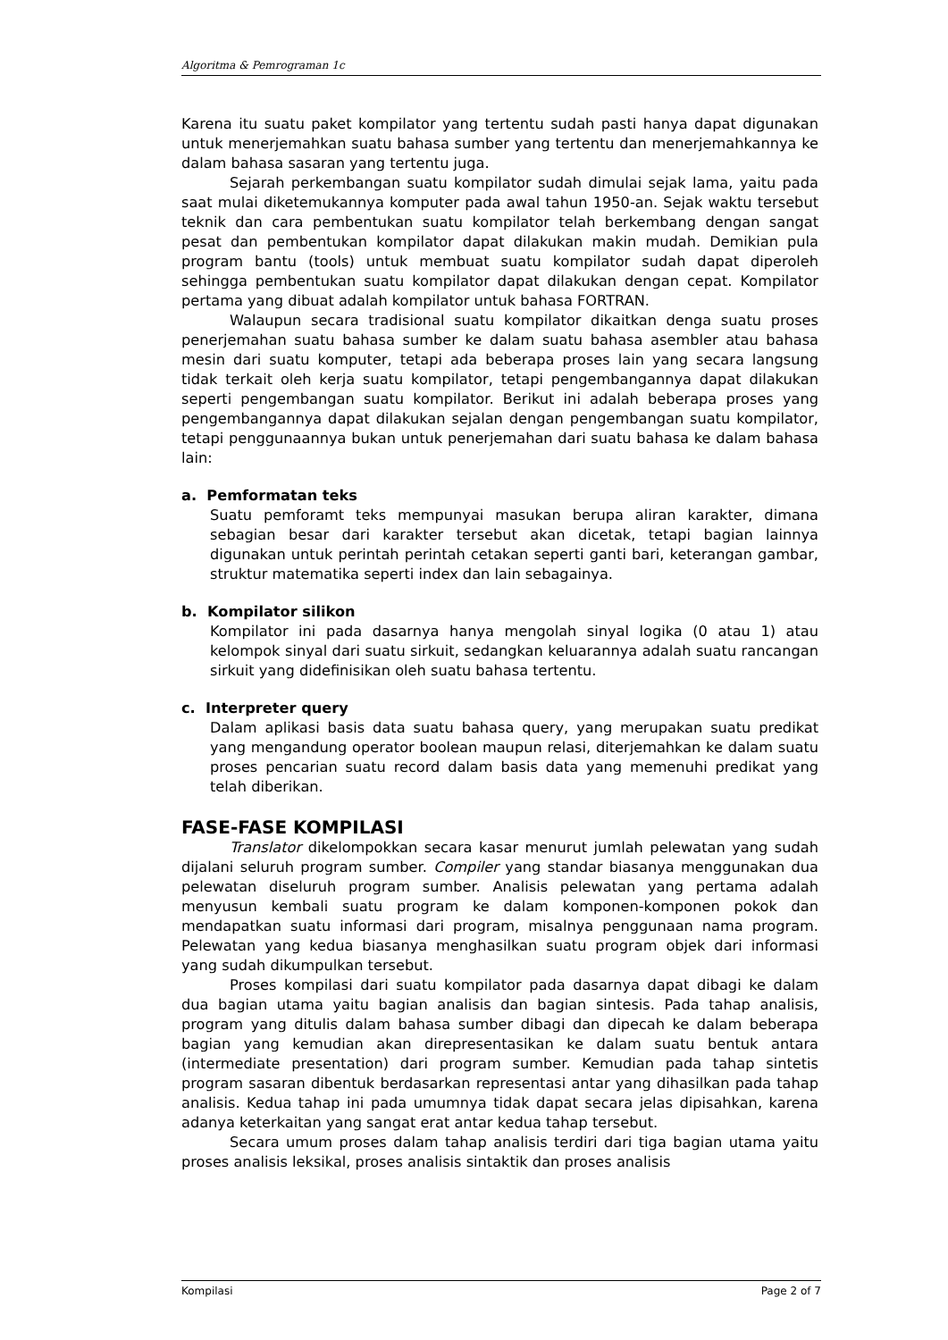Algoritma & Pemrograman 1c
Karena itu suatu paket kompilator yang tertentu sudah pasti hanya dapat digunakan untuk menerjemahkan suatu bahasa sumber yang tertentu dan menerjemahkannya ke dalam bahasa sasaran yang tertentu juga.
Sejarah perkembangan suatu kompilator sudah dimulai sejak lama, yaitu pada saat mulai diketemukannya komputer pada awal tahun 1950-an. Sejak waktu tersebut teknik dan cara pembentukan suatu kompilator telah berkembang dengan sangat pesat dan pembentukan kompilator dapat dilakukan makin mudah. Demikian pula program bantu (tools) untuk membuat suatu kompilator sudah dapat diperoleh sehingga pembentukan suatu kompilator dapat dilakukan dengan cepat. Kompilator pertama yang dibuat adalah kompilator untuk bahasa FORTRAN.
Walaupun secara tradisional suatu kompilator dikaitkan denga suatu proses penerjemahan suatu bahasa sumber ke dalam suatu bahasa asembler atau bahasa mesin dari suatu komputer, tetapi ada beberapa proses lain yang secara langsung tidak terkait oleh kerja suatu kompilator, tetapi pengembangannya dapat dilakukan seperti pengembangan suatu kompilator. Berikut ini adalah beberapa proses yang pengembangannya dapat dilakukan sejalan dengan pengembangan suatu kompilator, tetapi penggunaannya bukan untuk penerjemahan dari suatu bahasa ke dalam bahasa lain:
a. Pemformatan teks
Suatu pemforamt teks mempunyai masukan berupa aliran karakter, dimana sebagian besar dari karakter tersebut akan dicetak, tetapi bagian lainnya digunakan untuk perintah perintah cetakan seperti ganti bari, keterangan gambar, struktur matematika seperti index dan lain sebagainya.
b. Kompilator silikon
Kompilator ini pada dasarnya hanya mengolah sinyal logika (0 atau 1) atau kelompok sinyal dari suatu sirkuit, sedangkan keluarannya adalah suatu rancangan sirkuit yang didefinisikan oleh suatu bahasa tertentu.
c. Interpreter query
Dalam aplikasi basis data suatu bahasa query, yang merupakan suatu predikat yang mengandung operator boolean maupun relasi, diterjemahkan ke dalam suatu proses pencarian suatu record dalam basis data yang memenuhi predikat yang telah diberikan.
FASE-FASE KOMPILASI
Translator dikelompokkan secara kasar menurut jumlah pelewatan yang sudah dijalani seluruh program sumber. Compiler yang standar biasanya menggunakan dua pelewatan diseluruh program sumber. Analisis pelewatan yang pertama adalah menyusun kembali suatu program ke dalam komponen-komponen pokok dan mendapatkan suatu informasi dari program, misalnya penggunaan nama program. Pelewatan yang kedua biasanya menghasilkan suatu program objek dari informasi yang sudah dikumpulkan tersebut.
Proses kompilasi dari suatu kompilator pada dasarnya dapat dibagi ke dalam dua bagian utama yaitu bagian analisis dan bagian sintesis. Pada tahap analisis, program yang ditulis dalam bahasa sumber dibagi dan dipecah ke dalam beberapa bagian yang kemudian akan direpresentasikan ke dalam suatu bentuk antara (intermediate presentation) dari program sumber. Kemudian pada tahap sintetis program sasaran dibentuk berdasarkan representasi antar yang dihasilkan pada tahap analisis. Kedua tahap ini pada umumnya tidak dapat secara jelas dipisahkan, karena adanya keterkaitan yang sangat erat antar kedua tahap tersebut.
Secara umum proses dalam tahap analisis terdiri dari tiga bagian utama yaitu proses analisis leksikal, proses analisis sintaktik dan proses analisis
Kompilasi Page 2 of 7